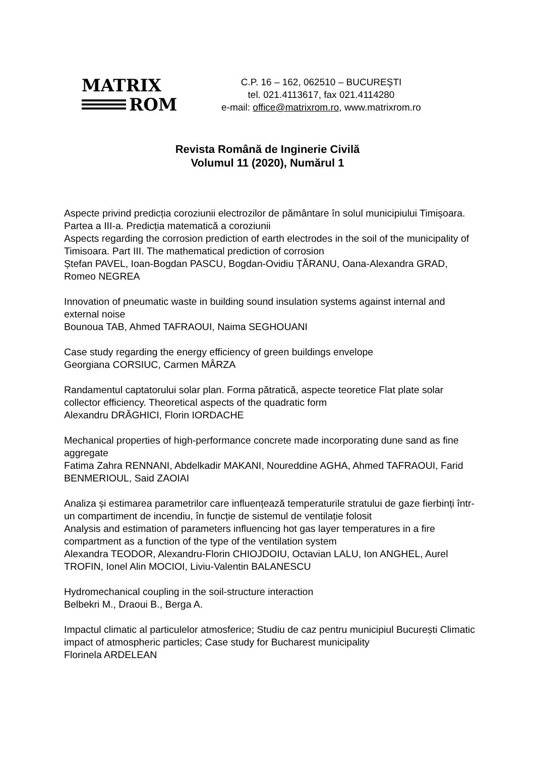MATRIX
ROM
C.P. 16 – 162, 062510 – BUCUREŞTI
tel. 021.4113617, fax 021.4114280
e-mail: office@matrixrom.ro, www.matrixrom.ro
Revista Română de Inginerie Civilă
Volumul 11 (2020), Numărul 1
Aspecte privind predicția coroziunii electrozilor de pământare în solul municipiului Timișoara. Partea a III-a. Predicția matematică a coroziunii
Aspects regarding the corrosion prediction of earth electrodes in the soil of the municipality of Timisoara. Part III. The mathematical prediction of corrosion
Ștefan PAVEL, Ioan-Bogdan PASCU, Bogdan-Ovidiu ȚĂRANU, Oana-Alexandra GRAD, Romeo NEGREA
Innovation of pneumatic waste in building sound insulation systems against internal and external noise
Bounoua TAB, Ahmed TAFRAOUI, Naima SEGHOUANI
Case study regarding the energy efficiency of green buildings envelope
Georgiana CORSIUC, Carmen MÂRZA
Randamentul captatorului solar plan. Forma pătratică, aspecte teoretice Flat plate solar collector efficiency. Theoretical aspects of the quadratic form
Alexandru DRĂGHICI, Florin IORDACHE
Mechanical properties of high-performance concrete made incorporating dune sand as fine aggregate
Fatima Zahra RENNANI, Abdelkadir MAKANI, Noureddine AGHA, Ahmed TAFRAOUI, Farid BENMERIOUL, Said ZAOIAI
Analiza și estimarea parametrilor care influențează temperaturile stratului de gaze fierbinți într-un compartiment de incendiu, în funcție de sistemul de ventilație folosit
Analysis and estimation of parameters influencing hot gas layer temperatures in a fire compartment as a function of the type of the ventilation system
Alexandra TEODOR, Alexandru-Florin CHIOJDOIU, Octavian LALU, Ion ANGHEL, Aurel TROFIN, Ionel Alin MOCIOI, Liviu-Valentin BALANESCU
Hydromechanical coupling in the soil-structure interaction
Belbekri M., Draoui B., Berga A.
Impactul climatic al particulelor atmosferice; Studiu de caz pentru municipiul București Climatic impact of atmospheric particles; Case study for Bucharest municipality
Florinela ARDELEAN